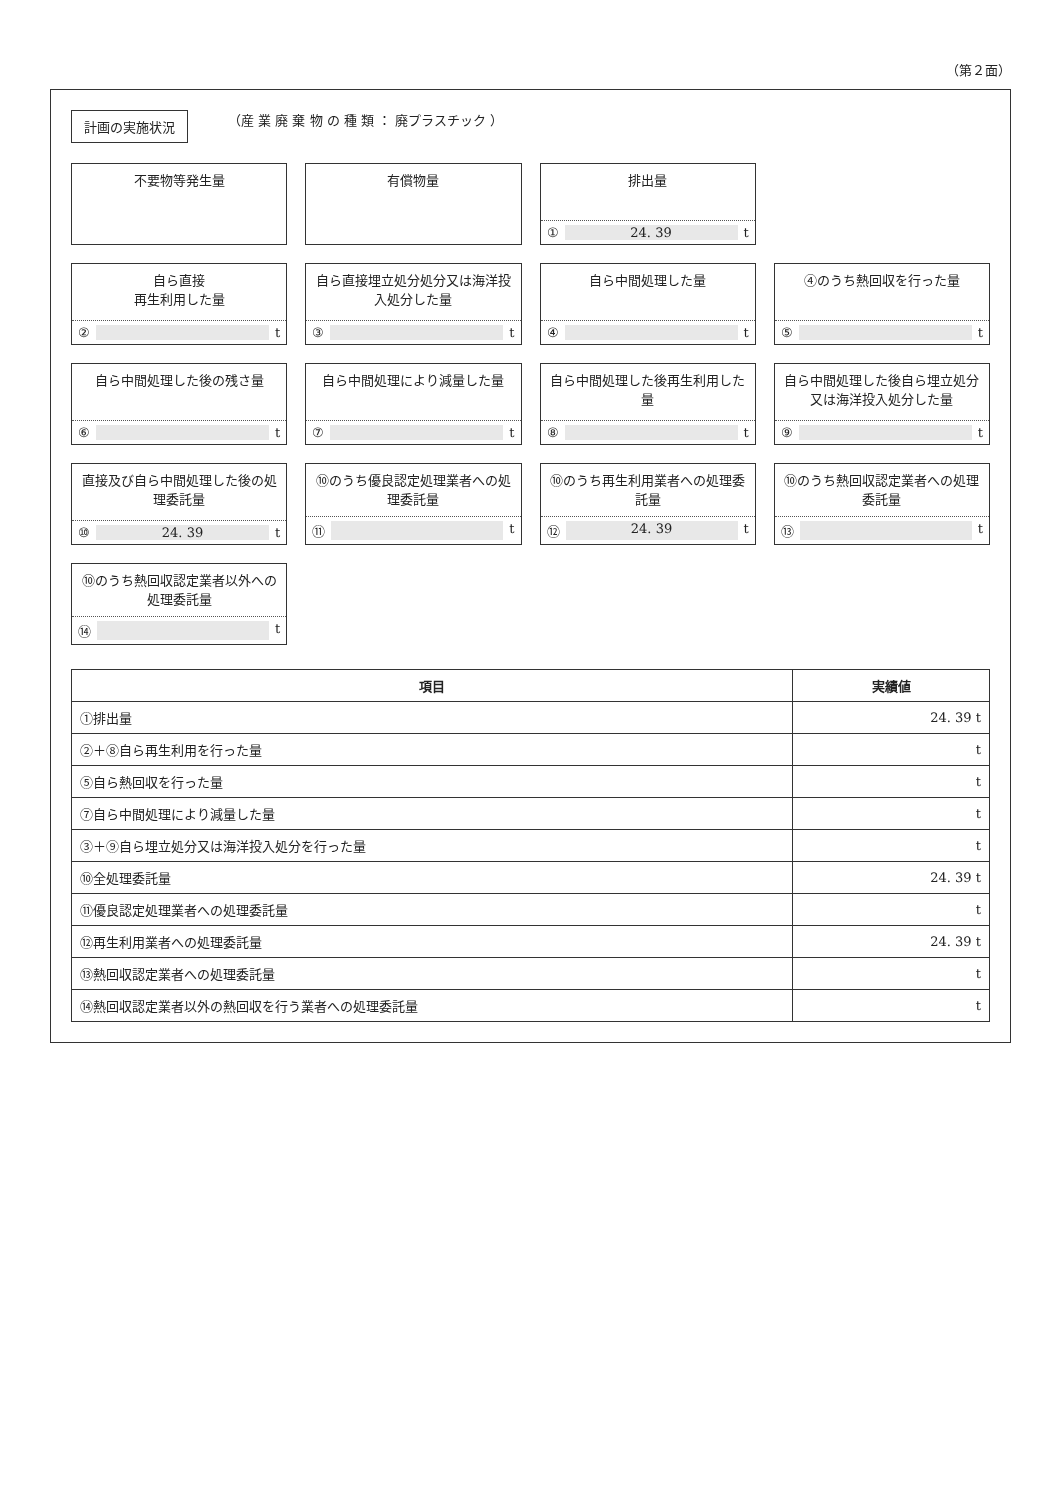（第２面）
計画の実施状況
（産 業 廃 棄 物 の 種 類 ： 廃プラスチック ）
不要物等発生量
有償物量
排出量
① 24. 39 t
自ら直接
再生利用した量
② t
自ら直接埋立処分処分又は海洋投入処分した量
③ t
自ら中間処理した量
④ t
④のうち熱回収を行った量
⑤ t
自ら中間処理した後の残さ量
⑥ t
自ら中間処理により減量した量
⑦ t
自ら中間処理した後再生利用した量
⑧ t
自ら中間処理した後自ら埋立処分又は海洋投入処分した量
⑨ t
直接及び自ら中間処理した後の処理委託量
⑩ 24. 39 t
⑩のうち優良認定処理業者への処理委託量
⑪ t
⑩のうち再生利用業者への処理委託量
⑫ 24. 39 t
⑩のうち熱回収認定業者への処理委託量
⑬ t
⑩のうち熱回収認定業者以外への処理委託量
⑭ t
| 項目 | 実績値 |
| --- | --- |
| ①排出量 | 24. 39 t |
| ②＋⑧自ら再生利用を行った量 | t |
| ⑤自ら熱回収を行った量 | t |
| ⑦自ら中間処理により減量した量 | t |
| ③＋⑨自ら埋立処分又は海洋投入処分を行った量 | t |
| ⑩全処理委託量 | 24. 39 t |
| ⑪優良認定処理業者への処理委託量 | t |
| ⑫再生利用業者への処理委託量 | 24. 39 t |
| ⑬熱回収認定業者への処理委託量 | t |
| ⑭熱回収認定業者以外の熱回収を行う業者への処理委託量 | t |